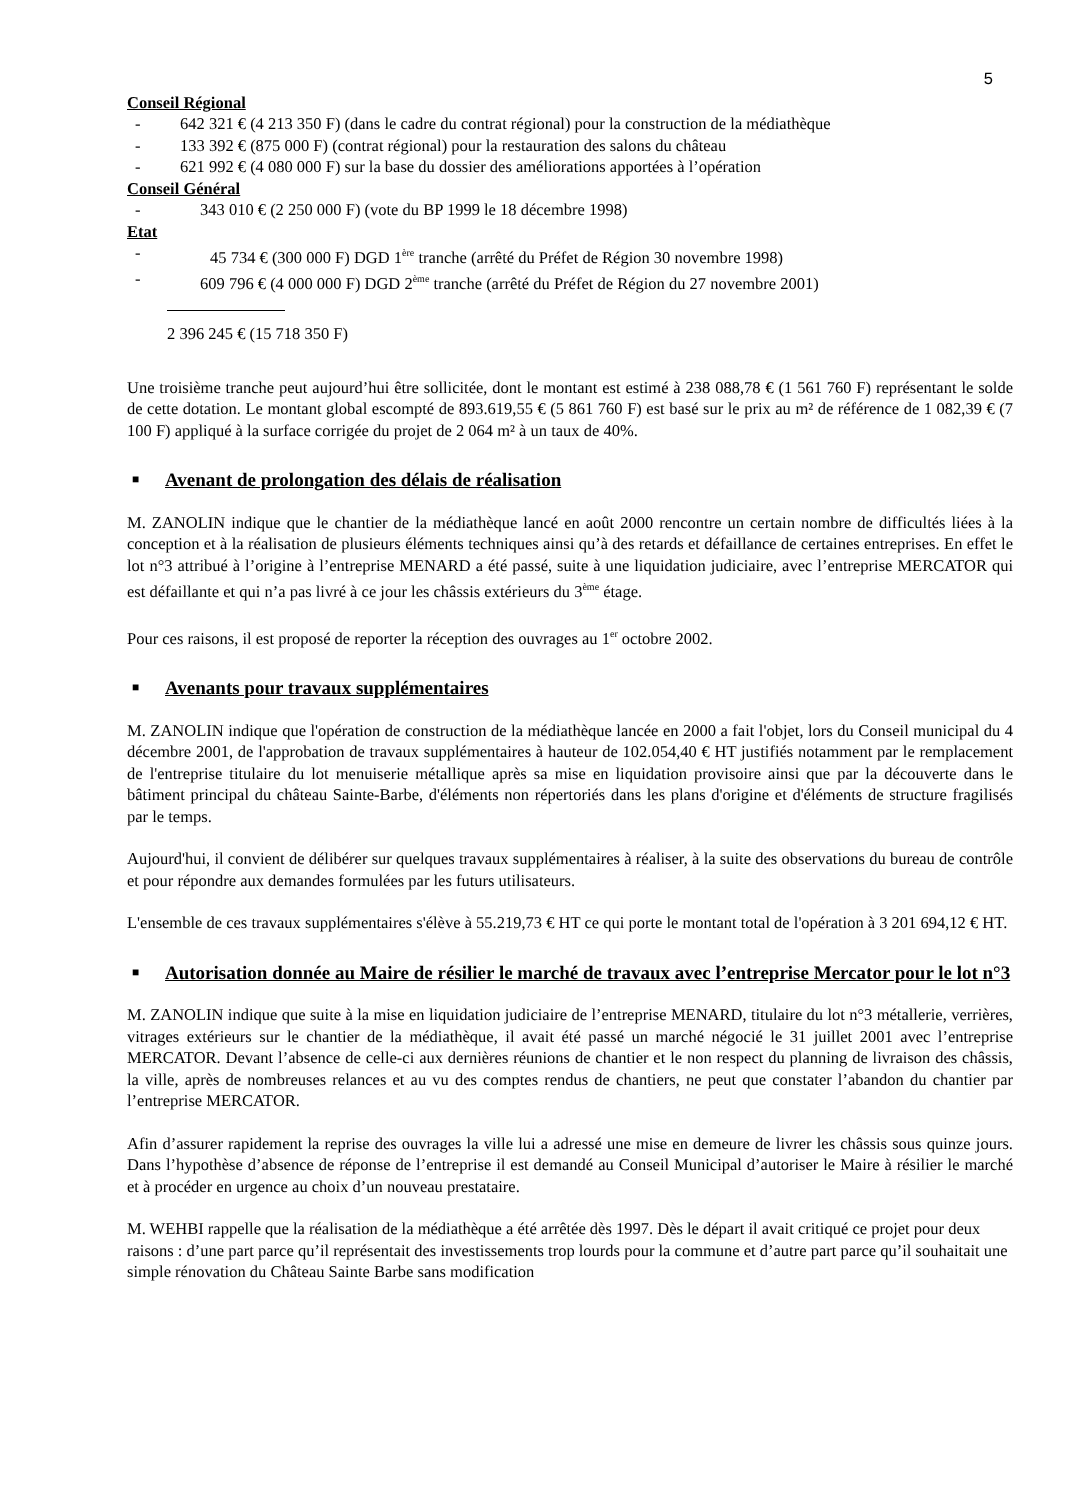5
Conseil Régional
- 642 321 € (4 213 350 F) (dans le cadre du contrat régional) pour la construction de la médiathèque
- 133 392 € (875 000 F) (contrat régional) pour la restauration des salons du château
- 621 992 € (4 080 000 F) sur la base du dossier des améliorations apportées à l’opération
Conseil Général
- 343 010 € (2 250 000 F) (vote du BP 1999 le 18 décembre 1998)
Etat
- 45 734 € (300 000 F) DGD 1<sup>ère</sup> tranche (arrêté du Préfet de Région 30 novembre 1998)
- 609 796 € (4 000 000 F) DGD 2<sup>ème</sup> tranche (arrêté du Préfet de Région du 27 novembre 2001)
2 396 245 € (15 718 350 F)
Une troisième tranche peut aujourd’hui être sollicitée, dont le montant est estimé à 238 088,78 € (1 561 760 F) représentant le solde de cette dotation. Le montant global escompté de 893.619,55 € (5 861 760 F) est basé sur le prix au m² de référence de 1 082,39 € (7 100 F) appliqué à la surface corrigée du projet de 2 064 m² à un taux de 40%.
■ Avenant de prolongation des délais de réalisation
M. ZANOLIN indique que le chantier de la médiathèque lancé en août 2000 rencontre un certain nombre de difficultés liées à la conception et à la réalisation de plusieurs éléments techniques ainsi qu’à des retards et défaillance de certaines entreprises. En effet le lot n°3 attribué à l’origine à l’entreprise MENARD a été passé, suite à une liquidation judiciaire, avec l’entreprise MERCATOR qui est défaillante et qui n’a pas livré à ce jour les châssis extérieurs du 3<sup>ème</sup> étage.
Pour ces raisons, il est proposé de reporter la réception des ouvrages au 1<sup>er</sup> octobre 2002.
■ Avenants pour travaux supplémentaires
M. ZANOLIN indique que l'opération de construction de la médiathèque lancée en 2000 a fait l'objet, lors du Conseil municipal du 4 décembre 2001, de l'approbation de travaux supplémentaires à hauteur de 102.054,40 € HT justifiés notamment par le remplacement de l'entreprise titulaire du lot menuiserie métallique après sa mise en liquidation provisoire ainsi que par la découverte dans le bâtiment principal du château Sainte-Barbe, d'éléments non répertoriés dans les plans d'origine et d'éléments de structure fragilisés par le temps.
Aujourd'hui, il convient de délibérer sur quelques travaux supplémentaires à réaliser, à la suite des observations du bureau de contrôle et pour répondre aux demandes formulées par les futurs utilisateurs.
L'ensemble de ces travaux supplémentaires s'élève à 55.219,73 € HT ce qui porte le montant total de l'opération à 3 201 694,12 € HT.
■ Autorisation donnée au Maire de résilier le marché de travaux avec l’entreprise Mercator pour le lot n°3
M. ZANOLIN indique que suite à la mise en liquidation judiciaire de l’entreprise MENARD, titulaire du lot n°3 métallerie, verrières, vitrages extérieurs sur le chantier de la médiathèque, il avait été passé un marché négocié le 31 juillet 2001 avec l’entreprise MERCATOR. Devant l’absence de celle-ci aux dernières réunions de chantier et le non respect du planning de livraison des châssis, la ville, après de nombreuses relances et au vu des comptes rendus de chantiers, ne peut que constater l’abandon du chantier par l’entreprise MERCATOR.
Afin d’assurer rapidement la reprise des ouvrages la ville lui a adressé une mise en demeure de livrer les châssis sous quinze jours. Dans l’hypothèse d’absence de réponse de l’entreprise il est demandé au Conseil Municipal d’autoriser le Maire à résilier le marché et à procéder en urgence au choix d’un nouveau prestataire.
M. WEHBI rappelle que la réalisation de la médiathèque a été arrêtée dès 1997. Dès le départ il avait critiqué ce projet pour deux raisons : d’une part parce qu’il représentait des investissements trop lourds pour la commune et d’autre part parce qu’il souhaitait une simple rénovation du Château Sainte Barbe sans modification